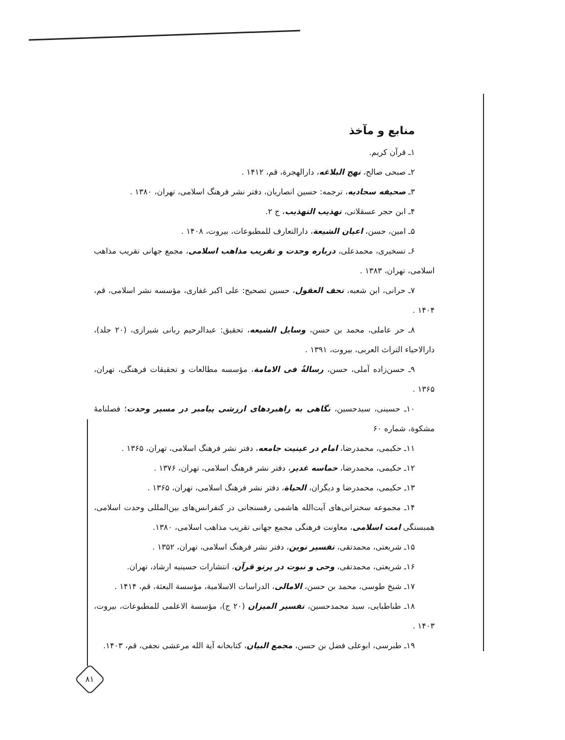منابع و مآخذ
۱ـ قرآن کریم.
۲ـ صبحی صالح، نهج البلاغه، دارالهجرة، قم، ۱۴۱۲ .
۳ـ صحیفه سجادیه، ترجمه: حسین انصاریان، دفتر نشر فرهنگ اسلامی، تهران، ۱۳۸۰ .
۴ـ ابن حجر عسقلانی، تهذیب التهذیب، ج ۲.
۵ـ امین، حسن، اعیان الشیعة، دارالتعارف للمطبوعات، بیروت، ۱۴۰۸ .
۶ـ تسخیری، محمدعلی، درباره وحدت و تقریب مذاهب اسلامی، مجمع جهانی تقریب مذاهب اسلامی، تهران، ۱۳۸۳ .
۷ـ حرانی، ابن شعبه، تحف العقول، حسین تصحیح: علی اکبر غفاری، مؤسسه نشر اسلامی، قم، ۱۴۰۴ .
۸ـ حر عاملی، محمد بن حسن، وسایل الشیعه، تحقیق: عبدالرحیم ربانی شیرازی، (۲۰ جلد)، دارالاحیاء التراث العربی، بیروت، ۱۳۹۱ .
۹ـ حسن‌زاده آملی، حسن، رسالةٌ فی الامامة، مؤسسه مطالعات و تحقیقات فرهنگی، تهران، ۱۳۶۵ .
۱۰ـ حسینی، سیدحسین، نگاهی به راهبردهای ارزشی پیامبر در مسیر وحدت؛ فصلنامهٔ مشکوة، شماره ۶۰
۱۱ـ حکیمی، محمدرضا، امام در عینیت جامعه، دفتر نشر فرهنگ اسلامی، تهران، ۱۳۶۵ .
۱۲ـ حکیمی، محمدرضا، حماسه غدیر، دفتر نشر فرهنگ اسلامی، تهران، ۱۳۷۶ .
۱۳ـ حکیمی، محمدرضا و دیگران، الحیاة، دفتر نشر فرهنگ اسلامی، تهران، ۱۳۶۵ .
۱۴ـ مجموعه سخنرانی‌های آیت‌الله هاشمی رفسنجانی در کنفرانس‌های بین‌المللی وحدت اسلامی، همبستگی امت اسلامی، معاونت فرهنگی مجمع جهانی تقریب مذاهب اسلامی، ۱۳۸۰.
۱۵ـ شریعتی، محمدتقی، تفسیر نوین، دفتر نشر فرهنگ اسلامی، تهران، ۱۳۵۲ .
۱۶ـ شریعتی، محمدتقی، وحی و نبوت در پرتو قرآن، انتشارات حسینیه ارشاد، تهران.
۱۷ـ شیخ طوسی، محمد بن حسن، الامالی، الدراسات الاسلامیة، مؤسسة البعثة، قم، ۱۴۱۴ .
۱۸ـ طباطبایی، سید محمدحسین، تفسیر المیزان (۲۰ ج)، مؤسسة الاعلمی للمطبوعات، بیروت، ۱۴۰۳ .
۱۹ـ طبرسی، ابوعلی فضل بن حسن، مجمع البیان، کتابخانه آیة الله مرعشی نجفی، قم، ۱۴۰۳.
۸۱